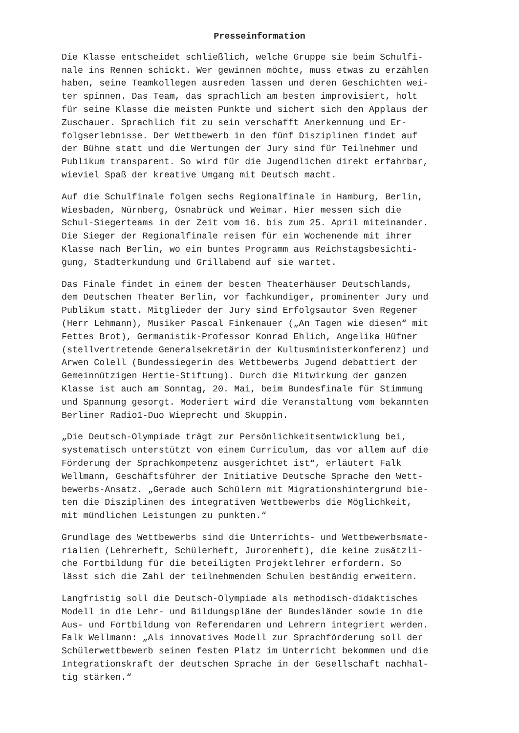Presseinformation
Die Klasse entscheidet schließlich, welche Gruppe sie beim Schulfi- nale ins Rennen schickt. Wer gewinnen möchte, muss etwas zu erzählen haben, seine Teamkollegen ausreden lassen und deren Geschichten wei- ter spinnen. Das Team, das sprachlich am besten improvisiert, holt für seine Klasse die meisten Punkte und sichert sich den Applaus der Zuschauer. Sprachlich fit zu sein verschafft Anerkennung und Er- folgserlebnisse. Der Wettbewerb in den fünf Disziplinen findet auf der Bühne statt und die Wertungen der Jury sind für Teilnehmer und Publikum transparent. So wird für die Jugendlichen direkt erfahrbar, wieviel Spaß der kreative Umgang mit Deutsch macht.
Auf die Schulfinale folgen sechs Regionalfinale in Hamburg, Berlin, Wiesbaden, Nürnberg, Osnabrück und Weimar. Hier messen sich die Schul-Siegerteams in der Zeit vom 16. bis zum 25. April miteinander. Die Sieger der Regionalfinale reisen für ein Wochenende mit ihrer Klasse nach Berlin, wo ein buntes Programm aus Reichstagsbesichti- gung, Stadterkundung und Grillabend auf sie wartet.
Das Finale findet in einem der besten Theaterhäuser Deutschlands, dem Deutschen Theater Berlin, vor fachkundiger, prominenter Jury und Publikum statt. Mitglieder der Jury sind Erfolgsautor Sven Regener (Herr Lehmann), Musiker Pascal Finkenauer („An Tagen wie diesen“ mit Fettes Brot), Germanistik-Professor Konrad Ehlich, Angelika Hüfner (stellvertretende Generalsekretärin der Kultusministerkonferenz) und Arwen Colell (Bundessiegerin des Wettbewerbs Jugend debattiert der Gemeinnützigen Hertie-Stiftung). Durch die Mitwirkung der ganzen Klasse ist auch am Sonntag, 20. Mai, beim Bundesfinale für Stimmung und Spannung gesorgt. Moderiert wird die Veranstaltung vom bekannten Berliner Radio1-Duo Wieprecht und Skuppin.
„Die Deutsch-Olympiade trägt zur Persönlichkeitsentwicklung bei, systematisch unterstützt von einem Curriculum, das vor allem auf die Förderung der Sprachkompetenz ausgerichtet ist“, erläutert Falk Wellmann, Geschäftsführer der Initiative Deutsche Sprache den Wett- bewerbs-Ansatz. „Gerade auch Schülern mit Migrationshintergrund bie- ten die Disziplinen des integrativen Wettbewerbs die Möglichkeit, mit mündlichen Leistungen zu punkten.“
Grundlage des Wettbewerbs sind die Unterrichts- und Wettbewerbsmate- rialien (Lehrerheft, Schülerheft, Jurorenheft), die keine zusätzli- che Fortbildung für die beteiligten Projektlehrer erfordern. So lässt sich die Zahl der teilnehmenden Schulen beständig erweitern.
Langfristig soll die Deutsch-Olympiade als methodisch-didaktisches Modell in die Lehr- und Bildungspläne der Bundesländer sowie in die Aus- und Fortbildung von Referendaren und Lehrern integriert werden. Falk Wellmann: „Als innovatives Modell zur Sprachförderung soll der Schülerwettbewerb seinen festen Platz im Unterricht bekommen und die Integrationskraft der deutschen Sprache in der Gesellschaft nachhal- tig stärken.“